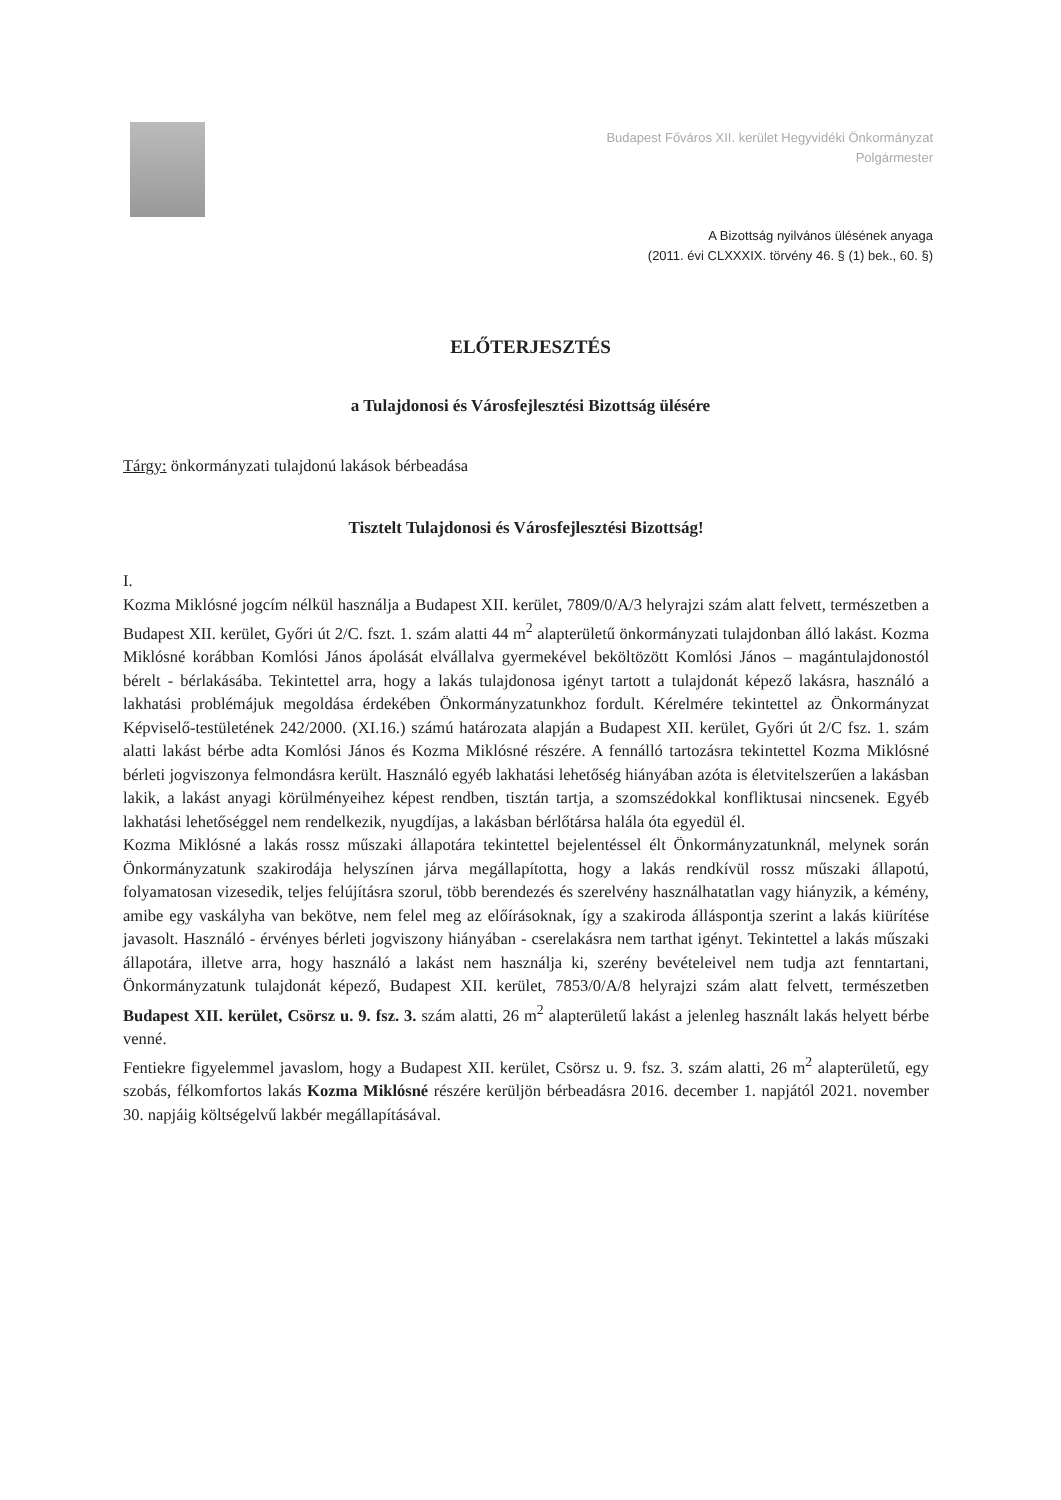Budapest Főváros XII. kerület Hegyvidéki Önkormányzat
Polgármester
A Bizottság nyilvános ülésének anyaga
(2011. évi CLXXXIX. törvény 46. § (1) bek., 60. §)
ELŐTERJESZTÉS
a Tulajdonosi és Városfejlesztési Bizottság ülésére
Tárgy: önkormányzati tulajdonú lakások bérbeadása
Tisztelt Tulajdonosi és Városfejlesztési Bizottság!
I.
Kozma Miklósné jogcím nélkül használja a Budapest XII. kerület, 7809/0/A/3 helyrajzi szám alatt felvett, természetben a Budapest XII. kerület, Győri út 2/C. fszt. 1. szám alatti 44 m<sup>2</sup> alapterületű önkormányzati tulajdonban álló lakást. Kozma Miklósné korábban Komlósi János ápolását elvállalva gyermekével beköltözött Komlósi János – magántulajdonostól bérelt - bérlakásába. Tekintettel arra, hogy a lakás tulajdonosa igényt tartott a tulajdonát képező lakásra, használó a lakhatási problémájuk megoldása érdekében Önkormányzatunkhoz fordult. Kérelmére tekintettel az Önkormányzat Képviselő-testületének 242/2000. (XI.16.) számú határozata alapján a Budapest XII. kerület, Győri út 2/C fsz. 1. szám alatti lakást bérbe adta Komlósi János és Kozma Miklósné részére. A fennálló tartozásra tekintettel Kozma Miklósné bérleti jogviszonya felmondásra került. Használó egyéb lakhatási lehetőség hiányában azóta is életvitelszerűen a lakásban lakik, a lakást anyagi körülményeihez képest rendben, tisztán tartja, a szomszédokkal konfliktusai nincsenek. Egyéb lakhatási lehetőséggel nem rendelkezik, nyugdíjas, a lakásban bérlőtársa halála óta egyedül él.
Kozma Miklósné a lakás rossz műszaki állapotára tekintettel bejelentéssel élt Önkormányzatunknál, melynek során Önkormányzatunk szakirodája helyszínen járva megállapította, hogy a lakás rendkívül rossz műszaki állapotú, folyamatosan vizesedik, teljes felújításra szorul, több berendezés és szerelvény használhatatlan vagy hiányzik, a kémény, amibe egy vaskályha van bekötve, nem felel meg az előírásoknak, így a szakiroda álláspontja szerint a lakás kiürítése javasolt. Használó - érvényes bérleti jogviszony hiányában - cserelakásra nem tarthat igényt. Tekintettel a lakás műszaki állapotára, illetve arra, hogy használó a lakást nem használja ki, szerény bevételeivel nem tudja azt fenntartani, Önkormányzatunk tulajdonát képező, Budapest XII. kerület, 7853/0/A/8 helyrajzi szám alatt felvett, természetben Budapest XII. kerület, Csörsz u. 9. fsz. 3. szám alatti, 26 m<sup>2</sup> alapterületű lakást a jelenleg használt lakás helyett bérbe venné.
Fentiekre figyelemmel javaslom, hogy a Budapest XII. kerület, Csörsz u. 9. fsz. 3. szám alatti, 26 m<sup>2</sup> alapterületű, egy szobás, félkomfortos lakás Kozma Miklósné részére kerüljön bérbeadásra 2016. december 1. napjától 2021. november 30. napjáig költségelvű lakbér megállapításával.